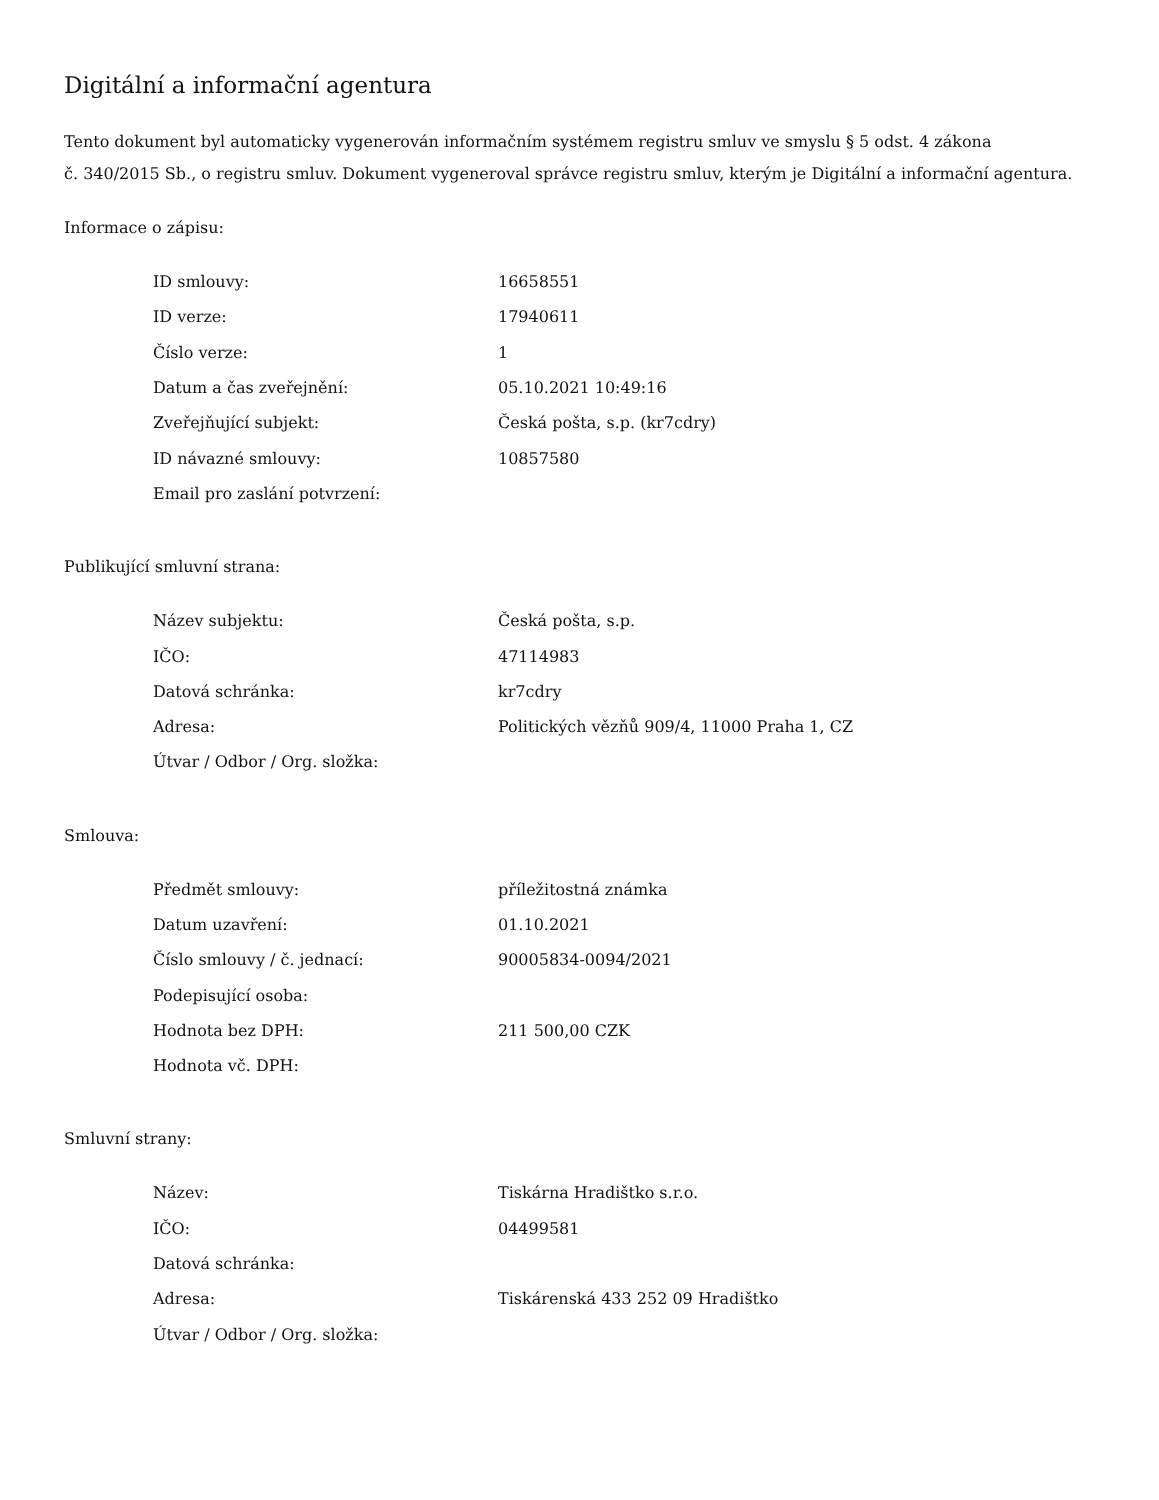Digitální a informační agentura
Tento dokument byl automaticky vygenerován informačním systémem registru smluv ve smyslu § 5 odst. 4 zákona
č. 340/2015 Sb., o registru smluv. Dokument vygeneroval správce registru smluv, kterým je Digitální a informační agentura.
Informace o zápisu:
| ID smlouvy: | 16658551 |
| ID verze: | 17940611 |
| Číslo verze: | 1 |
| Datum a čas zveřejnění: | 05.10.2021 10:49:16 |
| Zveřejňující subjekt: | Česká pošta, s.p. (kr7cdry) |
| ID návazné smlouvy: | 10857580 |
| Email pro zaslání potvrzení: | |
Publikující smluvní strana:
| Název subjektu: | Česká pošta, s.p. |
| IČO: | 47114983 |
| Datová schránka: | kr7cdry |
| Adresa: | Politických vězňů 909/4, 11000 Praha 1, CZ |
| Útvar / Odbor / Org. složka: | |
Smlouva:
| Předmět smlouvy: | příležitostná známka |
| Datum uzavření: | 01.10.2021 |
| Číslo smlouvy / č. jednací: | 90005834-0094/2021 |
| Podepisující osoba: | |
| Hodnota bez DPH: | 211 500,00 CZK |
| Hodnota vč. DPH: | |
Smluvní strany:
| Název: | Tiskárna Hradištko s.r.o. |
| IČO: | 04499581 |
| Datová schránka: | |
| Adresa: | Tiskárenská 433 252 09 Hradištko |
| Útvar / Odbor / Org. složka: | |